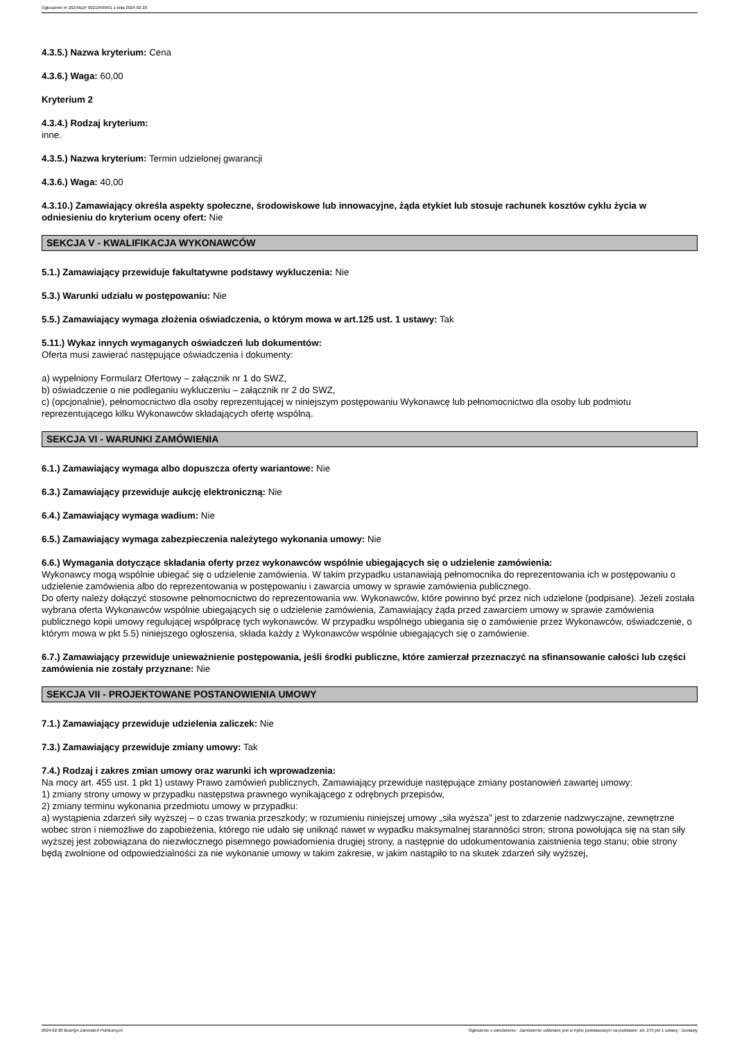Ogłoszenie nr 2024/BZP 00210409/01 z dnia 2024-02-20
4.3.5.) Nazwa kryterium: Cena
4.3.6.) Waga: 60,00
Kryterium 2
4.3.4.) Rodzaj kryterium:
inne.
4.3.5.) Nazwa kryterium: Termin udzielonej gwarancji
4.3.6.) Waga: 40,00
4.3.10.) Zamawiający określa aspekty społeczne, środowiskowe lub innowacyjne, żąda etykiet lub stosuje rachunek kosztów cyklu życia w odniesieniu do kryterium oceny ofert: Nie
SEKCJA V - KWALIFIKACJA WYKONAWCÓW
5.1.) Zamawiający przewiduje fakultatywne podstawy wykluczenia: Nie
5.3.) Warunki udziału w postępowaniu: Nie
5.5.) Zamawiający wymaga złożenia oświadczenia, o którym mowa w art.125 ust. 1 ustawy: Tak
5.11.) Wykaz innych wymaganych oświadczeń lub dokumentów:
Oferta musi zawierać następujące oświadczenia i dokumenty:
a) wypełniony Formularz Ofertowy – załącznik nr 1 do SWZ,
b) oświadczenie o nie podleganiu wykluczeniu – załącznik nr 2 do SWZ,
c) (opcjonalnie), pełnomocnictwo dla osoby reprezentującej w niniejszym postępowaniu Wykonawcę lub pełnomocnictwo dla osoby lub podmiotu reprezentującego kilku Wykonawców składających ofertę wspólną.
SEKCJA VI - WARUNKI ZAMÓWIENIA
6.1.) Zamawiający wymaga albo dopuszcza oferty wariantowe: Nie
6.3.) Zamawiający przewiduje aukcję elektroniczną: Nie
6.4.) Zamawiający wymaga wadium: Nie
6.5.) Zamawiający wymaga zabezpieczenia należytego wykonania umowy: Nie
6.6.) Wymagania dotyczące składania oferty przez wykonawców wspólnie ubiegających się o udzielenie zamówienia:
Wykonawcy mogą wspólnie ubiegać się o udzielenie zamówienia. W takim przypadku ustanawiają pełnomocnika do reprezentowania ich w postępowaniu o udzielenie zamówienia albo do reprezentowania w postępowaniu i zawarcia umowy w sprawie zamówienia publicznego.
Do oferty należy dołączyć stosowne pełnomocnictwo do reprezentowania ww. Wykonawców, które powinno być przez nich udzielone (podpisane). Jeżeli została wybrana oferta Wykonawców wspólnie ubiegających się o udzielenie zamówienia, Zamawiający żąda przed zawarciem umowy w sprawie zamówienia publicznego kopii umowy regulującej współpracę tych wykonawców. W przypadku wspólnego ubiegania się o zamówienie przez Wykonawców, oświadczenie, o którym mowa w pkt 5.5) niniejszego ogłoszenia, składa każdy z Wykonawców wspólnie ubiegających się o zamówienie.
6.7.) Zamawiający przewiduje unieważnienie postępowania, jeśli środki publiczne, które zamierzał przeznaczyć na sfinansowanie całości lub części zamówienia nie zostały przyznane: Nie
SEKCJA VII - PROJEKTOWANE POSTANOWIENIA UMOWY
7.1.) Zamawiający przewiduje udzielenia zaliczek: Nie
7.3.) Zamawiający przewiduje zmiany umowy: Tak
7.4.) Rodzaj i zakres zmian umowy oraz warunki ich wprowadzenia:
Na mocy art. 455 ust. 1 pkt 1) ustawy Prawo zamówień publicznych, Zamawiający przewiduje następujące zmiany postanowień zawartej umowy:
1) zmiany strony umowy w przypadku następstwa prawnego wynikającego z odrębnych przepisów,
2) zmiany terminu wykonania przedmiotu umowy w przypadku:
a) wystąpienia zdarzeń siły wyższej – o czas trwania przeszkody; w rozumieniu niniejszej umowy „siła wyższa” jest to zdarzenie nadzwyczajne, zewnętrzne wobec stron i niemożliwe do zapobieżenia, którego nie udało się uniknąć nawet w wypadku maksymalnej staranności stron; strona powołująca się na stan siły wyższej jest zobowiązana do niezwłocznego pisemnego powiadomienia drugiej strony, a następnie do udokumentowania zaistnienia tego stanu; obie strony będą zwolnione od odpowiedzialności za nie wykonanie umowy w takim zakresie, w jakim nastąpiło to na skutek zdarzeń siły wyższej,
2024-02-20 Biuletyn Zamówień Publicznych Ogłoszenie o zamówieniu - Zamówienie udzielane jest w trybie podstawowym na podstawie: art. 275 pkt 1 ustawy - Dostawy